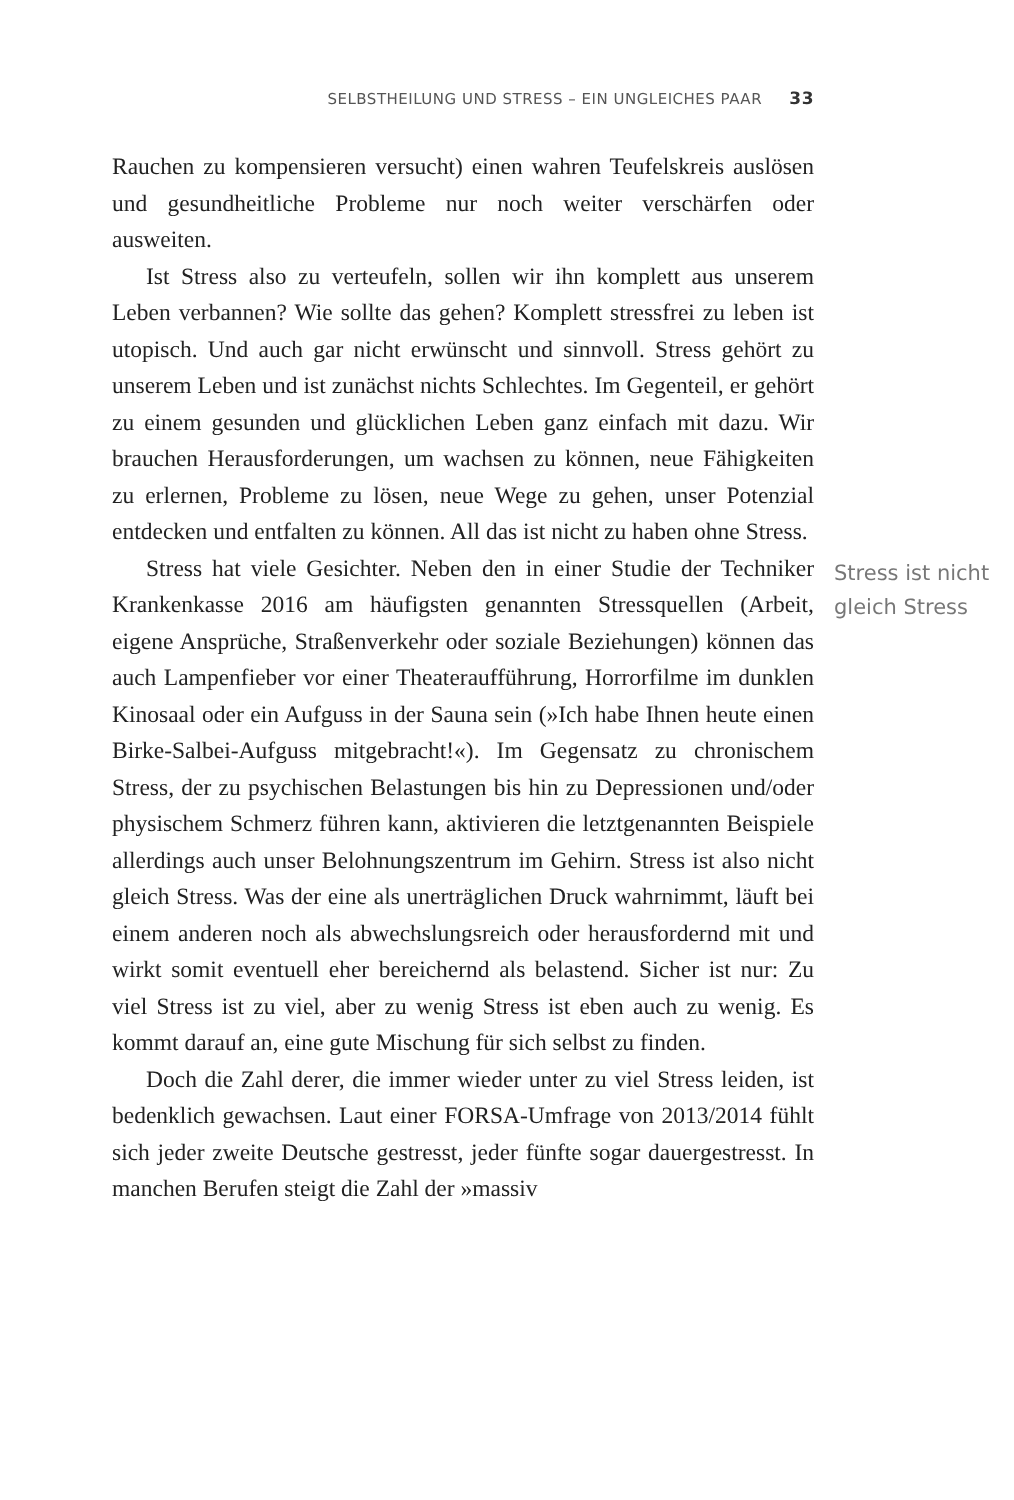SELBSTHEILUNG UND STRESS – EIN UNGLEICHES PAAR 33
Rauchen zu kompensieren versucht) einen wahren Teufelskreis auslösen und gesundheitliche Probleme nur noch weiter verschärfen oder ausweiten.
Ist Stress also zu verteufeln, sollen wir ihn komplett aus unserem Leben verbannen? Wie sollte das gehen? Komplett stressfrei zu leben ist utopisch. Und auch gar nicht erwünscht und sinnvoll. Stress gehört zu unserem Leben und ist zunächst nichts Schlechtes. Im Gegenteil, er gehört zu einem gesunden und glücklichen Leben ganz einfach mit dazu. Wir brauchen Herausforderungen, um wachsen zu können, neue Fähigkeiten zu erlernen, Probleme zu lösen, neue Wege zu gehen, unser Potenzial entdecken und entfalten zu können. All das ist nicht zu haben ohne Stress.
Stress ist nicht gleich Stress
Stress hat viele Gesichter. Neben den in einer Studie der Techniker Krankenkasse 2016 am häufigsten genannten Stressquellen (Arbeit, eigene Ansprüche, Straßenverkehr oder soziale Beziehungen) können das auch Lampenfieber vor einer Theateraufführung, Horrorfilme im dunklen Kinosaal oder ein Aufguss in der Sauna sein (»Ich habe Ihnen heute einen Birke-Salbei-Aufguss mitgebracht!«). Im Gegensatz zu chronischem Stress, der zu psychischen Belastungen bis hin zu Depressionen und/oder physischem Schmerz führen kann, aktivieren die letztgenannten Beispiele allerdings auch unser Belohnungszentrum im Gehirn. Stress ist also nicht gleich Stress. Was der eine als unerträglichen Druck wahrnimmt, läuft bei einem anderen noch als abwechslungsreich oder herausfordernd mit und wirkt somit eventuell eher bereichernd als belastend. Sicher ist nur: Zu viel Stress ist zu viel, aber zu wenig Stress ist eben auch zu wenig. Es kommt darauf an, eine gute Mischung für sich selbst zu finden.
Doch die Zahl derer, die immer wieder unter zu viel Stress leiden, ist bedenklich gewachsen. Laut einer FORSA-Umfrage von 2013/2014 fühlt sich jeder zweite Deutsche gestresst, jeder fünfte sogar dauergestresst. In manchen Berufen steigt die Zahl der »massiv